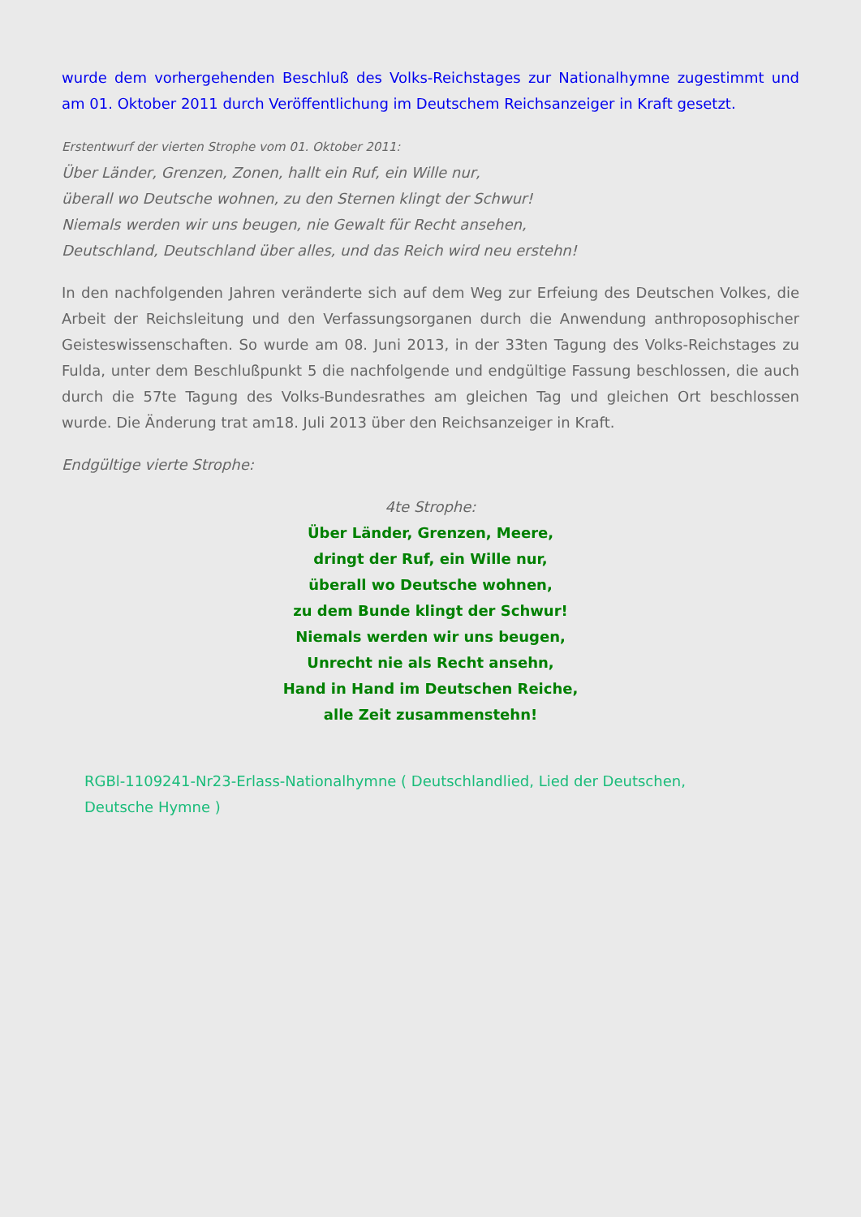wurde dem vorhergehenden Beschluß des Volks-Reichstages zur Nationalhymne zugestimmt und am 01. Oktober 2011 durch Veröffentlichung im Deutschem Reichsanzeiger in Kraft gesetzt.
Erstentwurf der vierten Strophe vom 01. Oktober 2011:
Über Länder, Grenzen, Zonen, hallt ein Ruf, ein Wille nur,
überall wo Deutsche wohnen, zu den Sternen klingt der Schwur!
Niemals werden wir uns beugen, nie Gewalt für Recht ansehen,
Deutschland, Deutschland über alles, und das Reich wird neu erstehn!
In den nachfolgenden Jahren veränderte sich auf dem Weg zur Erfeiung des Deutschen Volkes, die Arbeit der Reichsleitung und den Verfassungsorganen durch die Anwendung anthroposophischer Geisteswissenschaften. So wurde am 08. Juni 2013, in der 33ten Tagung des Volks-Reichstages zu Fulda, unter dem Beschlußpunkt 5 die nachfolgende und endgültige Fassung beschlossen, die auch durch die 57te Tagung des Volks-Bundesrathes am gleichen Tag und gleichen Ort beschlossen wurde. Die Änderung trat am18. Juli 2013 über den Reichsanzeiger in Kraft.
Endgültige vierte Strophe:
4te Strophe:
Über Länder, Grenzen, Meere,
dringt der Ruf, ein Wille nur,
überall wo Deutsche wohnen,
zu dem Bunde klingt der Schwur!
Niemals werden wir uns beugen,
Unrecht nie als Recht ansehn,
Hand in Hand im Deutschen Reiche,
alle Zeit zusammenstehn!
RGBl-1109241-Nr23-Erlass-Nationalhymne ( Deutschlandlied, Lied der Deutschen,
Deutsche Hymne )